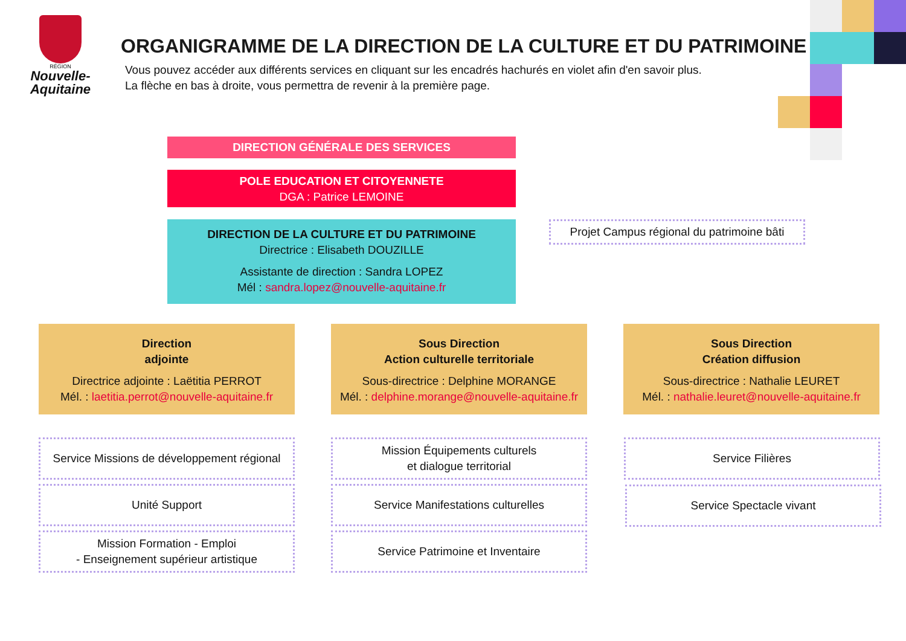RÉGION
Nouvelle-
Aquitaine
ORGANIGRAMME DE LA DIRECTION DE LA CULTURE ET DU PATRIMOINE
Vous pouvez accéder aux différents services en cliquant sur les encadrés hachurés en violet afin d'en savoir plus.
La flèche en bas à droite, vous permettra de revenir à la première page.
DIRECTION GÉNÉRALE DES SERVICES
POLE EDUCATION ET CITOYENNETE
DGA : Patrice LEMOINE
DIRECTION DE LA CULTURE ET DU PATRIMOINE
Directrice : Elisabeth DOUZILLE
Assistante de direction : Sandra LOPEZ
Mél : sandra.lopez@nouvelle-aquitaine.fr
Projet Campus régional du patrimoine bâti
Direction
adjointe
Directrice adjointe : Laëtitia PERROT
Mél. : laetitia.perrot@nouvelle-aquitaine.fr
Sous Direction
Action culturelle territoriale
Sous-directrice : Delphine MORANGE
Mél. : delphine.morange@nouvelle-aquitaine.fr
Sous Direction
Création diffusion
Sous-directrice : Nathalie LEURET
Mél. : nathalie.leuret@nouvelle-aquitaine.fr
Service Missions de développement régional
Unité Support
Mission Formation - Emploi
- Enseignement supérieur artistique
Mission Équipements culturels
et dialogue territorial
Service Manifestations culturelles
Service Patrimoine et Inventaire
Service Filières
Service Spectacle vivant